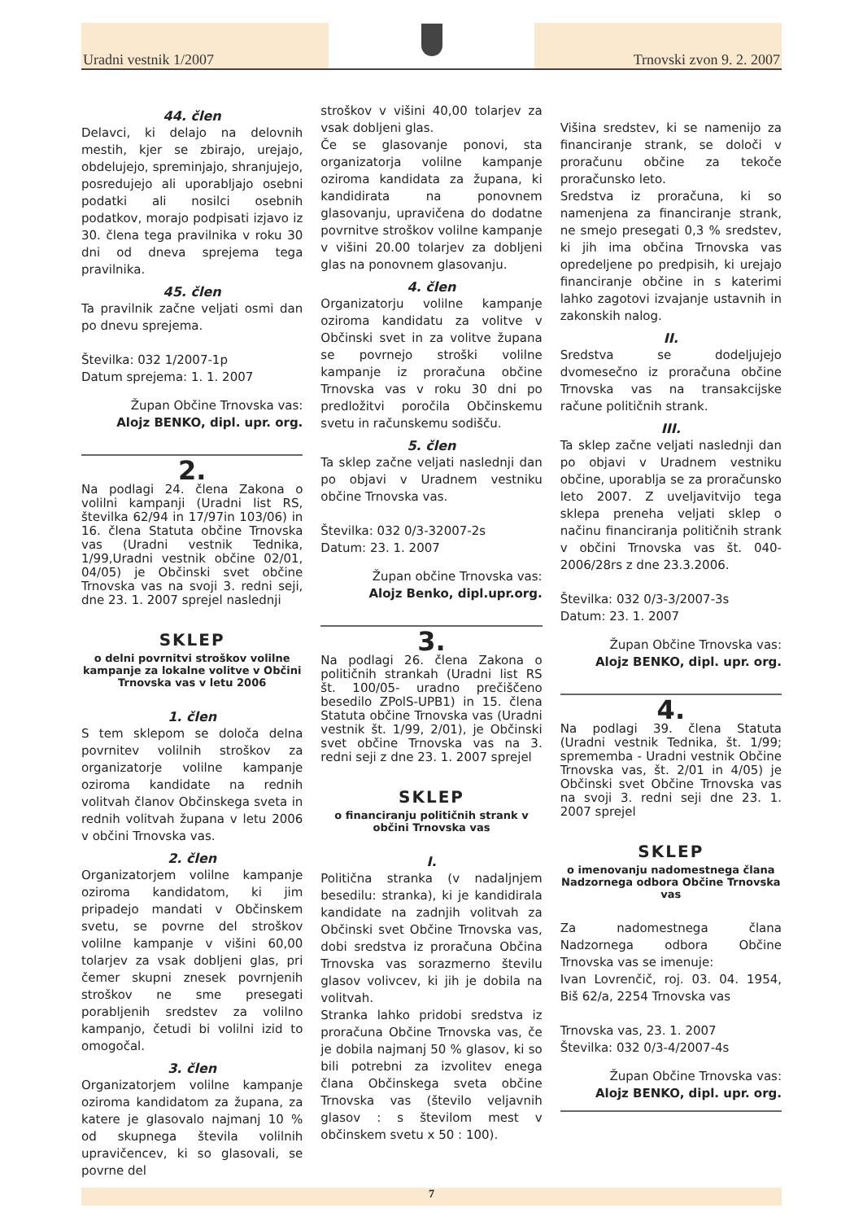Uradni vestnik 1/2007
Trnovski zvon 9. 2. 2007
44. člen
Delavci, ki delajo na delovnih mestih, kjer se zbirajo, urejajo, obdelujejo, spreminjajo, shranjujejo, posredujejo ali uporabljajo osebni podatki ali nosilci osebnih podatkov, morajo podpisati izjavo iz 30. člena tega pravilnika v roku 30 dni od dneva sprejema tega pravilnika.
45. člen
Ta pravilnik začne veljati osmi dan po dnevu sprejema.
Številka: 032 1/2007-1p
Datum sprejema: 1. 1. 2007
Župan Občine Trnovska vas:
Alojz BENKO, dipl. upr. org.
2.
Na podlagi 24. člena Zakona o volilni kampanji (Uradni list RS, številka 62/94 in 17/97in 103/06) in 16. člena Statuta občine Trnovska vas (Uradni vestnik Tednika, 1/99,Uradni vestnik občine 02/01, 04/05) je Občinski svet občine Trnovska vas na svoji 3. redni seji, dne 23. 1. 2007 sprejel naslednji
SKLEP
o delni povrnitvi stroškov volilne kampanje za lokalne volitve v Občini Trnovska vas v letu 2006
1. člen
S tem sklepom se določa delna povrnitev volilnih stroškov za organizatorje volilne kampanje oziroma kandidate na rednih volitvah članov Občinskega sveta in rednih volitvah župana v letu 2006 v občini Trnovska vas.
2. člen
Organizatorjem volilne kampanje oziroma kandidatom, ki jim pripadejo mandati v Občinskem svetu, se povrne del stroškov volilne kampanje v višini 60,00 tolarjev za vsak dobljeni glas, pri čemer skupni znesek povrnjenih stroškov ne sme presegati porabljenih sredstev za volilno kampanjo, četudi bi volilni izid to omogočal.
3. člen
Organizatorjem volilne kampanje oziroma kandidatom za župana, za katere je glasovalo najmanj 10 % od skupnega števila volilnih upravičencev, ki so glasovali, se povrne del
stroškov v višini 40,00 tolarjev za vsak dobljeni glas.
Če se glasovanje ponovi, sta organizatorja volilne kampanje oziroma kandidata za župana, ki kandidirata na ponovnem glasovanju, upravičena do dodatne povrnitve stroškov volilne kampanje v višini 20.00 tolarjev za dobljeni glas na ponovnem glasovanju.
4. člen
Organizatorju volilne kampanje oziroma kandidatu za volitve v Občinski svet in za volitve župana se povrnejo stroški volilne kampanje iz proračuna občine Trnovska vas v roku 30 dni po predložitvi poročila Občinskemu svetu in računskemu sodišču.
5. člen
Ta sklep začne veljati naslednji dan po objavi v Uradnem vestniku občine Trnovska vas.
Številka: 032 0/3-32007-2s
Datum: 23. 1. 2007
Župan občine Trnovska vas:
Alojz Benko, dipl.upr.org.
3.
Na podlagi 26. člena Zakona o političnih strankah (Uradni list RS št. 100/05- uradno prečiščeno besedilo ZPolS-UPB1) in 15. člena Statuta občine Trnovska vas (Uradni vestnik št. 1/99, 2/01), je Občinski svet občine Trnovska vas na 3. redni seji z dne 23. 1. 2007 sprejel
SKLEP
o financiranju političnih strank v občini Trnovska vas
I.
Politična stranka (v nadaljnjem besedilu: stranka), ki je kandidirala kandidate na zadnjih volitvah za Občinski svet Občine Trnovska vas, dobi sredstva iz proračuna Občina Trnovska vas sorazmerno številu glasov volivcev, ki jih je dobila na volitvah.
Stranka lahko pridobi sredstva iz proračuna Občine Trnovska vas, če je dobila najmanj 50 % glasov, ki so bili potrebni za izvolitev enega člana Občinskega sveta občine Trnovska vas (število veljavnih glasov : s številom mest v občinskem svetu x 50 : 100).
Višina sredstev, ki se namenijo za financiranje strank, se določi v proračunu občine za tekoče proračunsko leto.
Sredstva iz proračuna, ki so namenjena za financiranje strank, ne smejo presegati 0,3 % sredstev, ki jih ima občina Trnovska vas opredeljene po predpisih, ki urejajo financiranje občine in s katerimi lahko zagotovi izvajanje ustavnih in zakonskih nalog.
II.
Sredstva se dodeljujejo dvomesečno iz proračuna občine Trnovska vas na transakcijske račune političnih strank.
III.
Ta sklep začne veljati naslednji dan po objavi v Uradnem vestniku občine, uporablja se za proračunsko leto 2007. Z uveljavitvijo tega sklepa preneha veljati sklep o načinu financiranja političnih strank v občini Trnovska vas št. 040-2006/28rs z dne 23.3.2006.
Številka: 032 0/3-3/2007-3s
Datum: 23. 1. 2007
Župan Občine Trnovska vas:
Alojz BENKO, dipl. upr. org.
4.
Na podlagi 39. člena Statuta (Uradni vestnik Tednika, št. 1/99; sprememba - Uradni vestnik Občine Trnovska vas, št. 2/01 in 4/05) je Občinski svet Občine Trnovska vas na svoji 3. redni seji dne 23. 1. 2007 sprejel
SKLEP
o imenovanju nadomestnega člana Nadzornega odbora Občine Trnovska vas
Za nadomestnega člana Nadzornega odbora Občine Trnovska vas se imenuje:
Ivan Lovrenčič, roj. 03. 04. 1954, Biš 62/a, 2254 Trnovska vas
Trnovska vas, 23. 1. 2007
Številka: 032 0/3-4/2007-4s
Župan Občine Trnovska vas:
Alojz BENKO, dipl. upr. org.
7